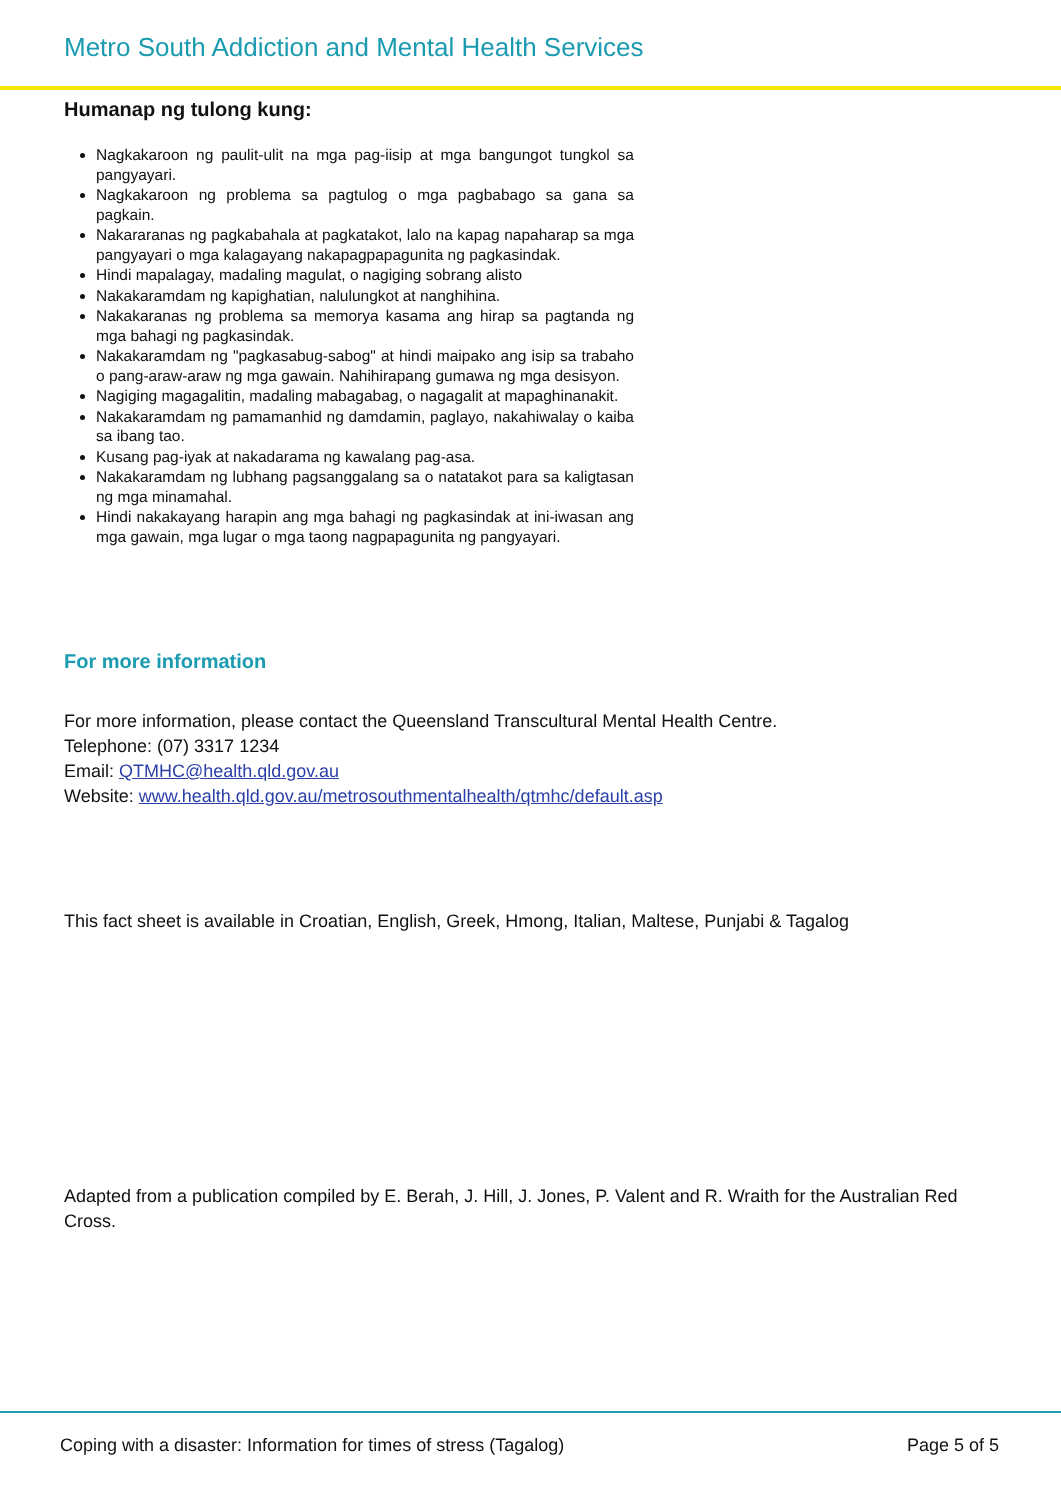Metro South Addiction and Mental Health Services
Humanap ng tulong kung:
Nagkakaroon ng paulit-ulit na mga pag-iisip at mga bangungot tungkol sa pangyayari.
Nagkakaroon ng problema sa pagtulog o mga pagbabago sa gana sa pagkain.
Nakararanas ng pagkabahala at pagkatakot, lalo na kapag napaharap sa mga pangyayari o mga kalagayang nakapagpapagunita ng pagkasindak.
Hindi mapalagay, madaling magulat, o nagiging sobrang alisto
Nakakaramdam ng kapighatian, nalulungkot at nanghihina.
Nakakaranas ng problema sa memorya kasama ang hirap sa pagtanda ng mga bahagi ng pagkasindak.
Nakakaramdam ng "pagkasabug-sabog" at hindi maipako ang isip sa trabaho o pang-araw-araw ng mga gawain. Nahihirapang gumawa ng mga desisyon.
Nagiging magagalitin, madaling mabagabag, o nagagalit at mapaghinanakit.
Nakakaramdam ng pamamanhid ng damdamin, paglayo, nakahiwalay o kaiba sa ibang tao.
Kusang pag-iyak at nakadarama ng kawalang pag-asa.
Nakakaramdam ng lubhang pagsanggalang sa o natatakot para sa kaligtasan ng mga minamahal.
Hindi nakakayang harapin ang mga bahagi ng pagkasindak at ini-iwasan ang mga gawain, mga lugar o mga taong nagpapagunita ng pangyayari.
For more information
For more information, please contact the Queensland Transcultural Mental Health Centre.
Telephone: (07) 3317 1234
Email: QTMHC@health.qld.gov.au
Website: www.health.qld.gov.au/metrosouthmentalhealth/qtmhc/default.asp
This fact sheet is available in Croatian, English, Greek, Hmong, Italian, Maltese, Punjabi & Tagalog
Adapted from a publication compiled by E. Berah, J. Hill, J. Jones, P. Valent and R. Wraith for the Australian Red Cross.
Coping with a disaster: Information for times of stress (Tagalog) Page 5 of 5